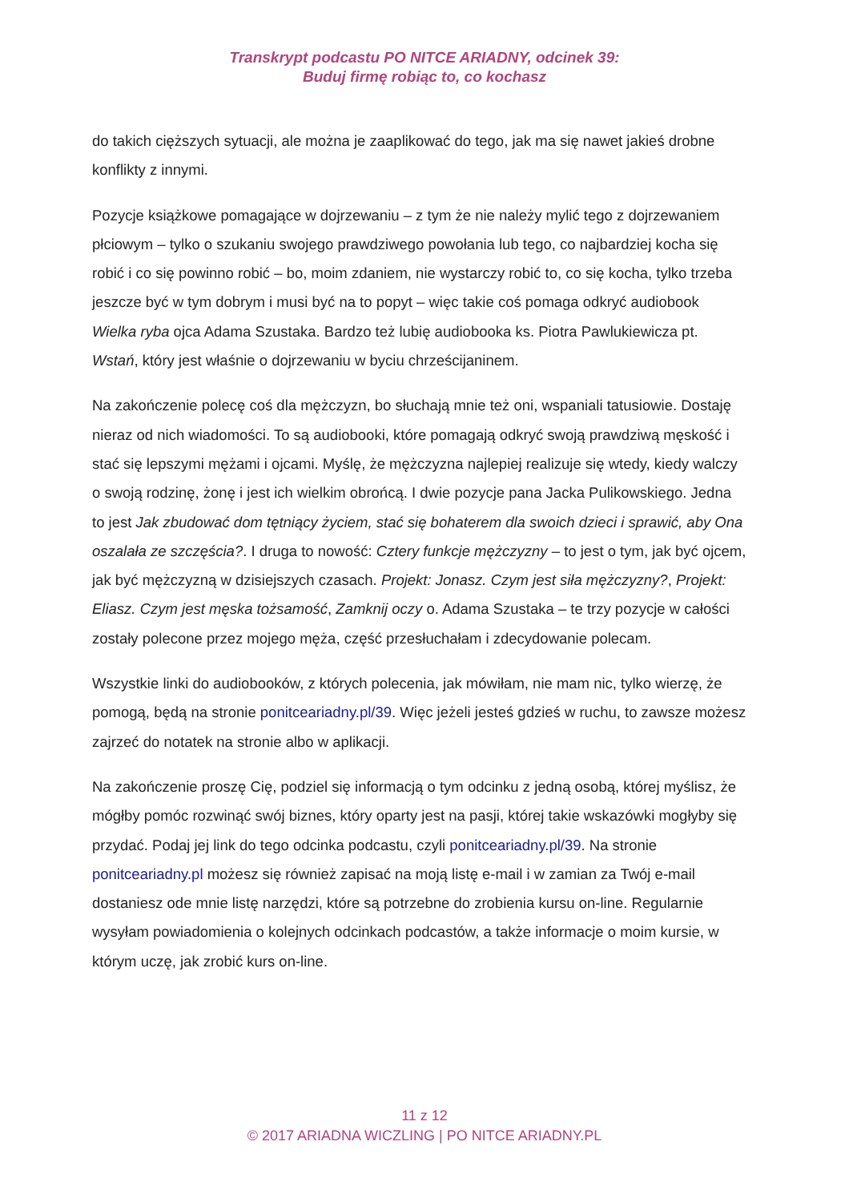Transkrypt podcastu PO NITCE ARIADNY, odcinek 39:
Buduj firmę robiąc to, co kochasz
do takich cięższych sytuacji, ale można je zaaplikować do tego, jak ma się nawet jakieś drobne konflikty z innymi.
Pozycje książkowe pomagające w dojrzewaniu – z tym że nie należy mylić tego z dojrzewaniem płciowym – tylko o szukaniu swojego prawdziwego powołania lub tego, co najbardziej kocha się robić i co się powinno robić – bo, moim zdaniem, nie wystarczy robić to, co się kocha, tylko trzeba jeszcze być w tym dobrym i musi być na to popyt – więc takie coś pomaga odkryć audiobook Wielka ryba ojca Adama Szustaka. Bardzo też lubię audiobooka ks. Piotra Pawlukiewicza pt. Wstań, który jest właśnie o dojrzewaniu w byciu chrześcijaninem.
Na zakończenie polecę coś dla mężczyzn, bo słuchają mnie też oni, wspaniali tatusiowie. Dostaję nieraz od nich wiadomości. To są audiobooki, które pomagają odkryć swoją prawdziwą męskość i stać się lepszymi mężami i ojcami. Myślę, że mężczyzna najlepiej realizuje się wtedy, kiedy walczy o swoją rodzinę, żonę i jest ich wielkim obrońcą. I dwie pozycje pana Jacka Pulikowskiego. Jedna to jest Jak zbudować dom tętniący życiem, stać się bohaterem dla swoich dzieci i sprawić, aby Ona oszalała ze szczęścia?. I druga to nowość: Cztery funkcje mężczyzny – to jest o tym, jak być ojcem, jak być mężczyzną w dzisiejszych czasach. Projekt: Jonasz. Czym jest siła mężczyzny?, Projekt: Eliasz. Czym jest męska tożsamość, Zamknij oczy o. Adama Szustaka – te trzy pozycje w całości zostały polecone przez mojego męża, część przesłuchałam i zdecydowanie polecam.
Wszystkie linki do audiobooków, z których polecenia, jak mówiłam, nie mam nic, tylko wierzę, że pomogą, będą na stronie ponitceariadny.pl/39. Więc jeżeli jesteś gdzieś w ruchu, to zawsze możesz zajrzeć do notatek na stronie albo w aplikacji.
Na zakończenie proszę Cię, podziel się informacją o tym odcinku z jedną osobą, której myślisz, że mógłby pomóc rozwinąć swój biznes, który oparty jest na pasji, której takie wskazówki mogłyby się przydać. Podaj jej link do tego odcinka podcastu, czyli ponitceariadny.pl/39. Na stronie ponitceariadny.pl możesz się również zapisać na moją listę e-mail i w zamian za Twój e-mail dostaniesz ode mnie listę narzędzi, które są potrzebne do zrobienia kursu on-line. Regularnie wysyłam powiadomienia o kolejnych odcinkach podcastów, a także informacje o moim kursie, w którym uczę, jak zrobić kurs on-line.
11 z 12
© 2017 ARIADNA WICZLING | PO NITCE ARIADNY.PL